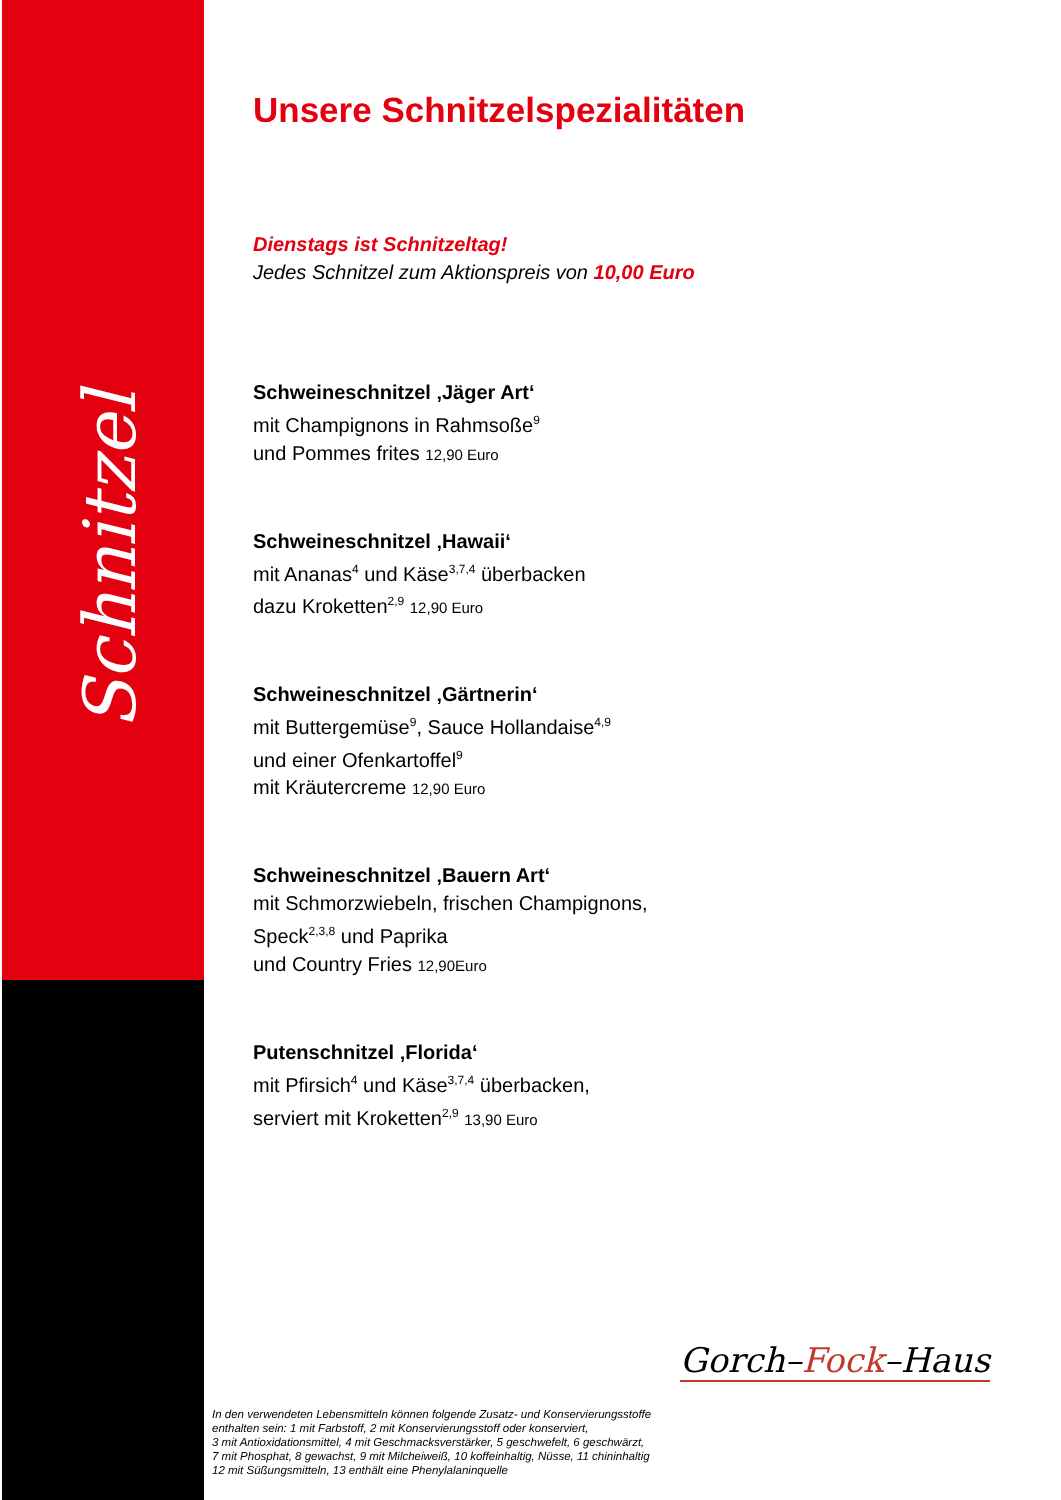Schnitzel
Unsere Schnitzelspezialitäten
Dienstags ist Schnitzeltag!
Jedes Schnitzel zum Aktionspreis von 10,00 Euro
Schweineschnitzel ‚Jäger Art‘mit Champignons in Rahmsoße<sup>9</sup>
und Pommes frites 12,90 Euro
Schweineschnitzel ‚Hawaii‘mit Ananas<sup>4</sup> und Käse<sup>3,7,4</sup> überbacken
dazu Kroketten<sup>2,9</sup> 12,90 Euro
Schweineschnitzel ‚Gärtnerin‘mit Buttergemüse<sup>9</sup>, Sauce Hollandaise<sup>4,9</sup>
und einer Ofenkartoffel<sup>9</sup>
mit Kräutercreme 12,90 Euro
Schweineschnitzel ‚Bauern Art‘mit Schmorzwiebeln, frischen Champignons,
Speck<sup>2,3,8</sup> und Paprika
und Country Fries 12,90Euro
Putenschnitzel ‚Florida‘mit Pfirsich<sup>4</sup> und Käse<sup>3,7,4</sup> überbacken,
serviert mit Kroketten<sup>2,9</sup> 13,90 Euro
Gorch–Fock–Haus
In den verwendeten Lebensmitteln können folgende Zusatz- und Konservierungsstoffe
enthalten sein: 1 mit Farbstoff, 2 mit Konservierungsstoff oder konserviert,
3 mit Antioxidationsmittel, 4 mit Geschmacksverstärker, 5 geschwefelt, 6 geschwärzt,
7 mit Phosphat, 8 gewachst, 9 mit Milcheiweiß, 10 koffeinhaltig, Nüsse, 11 chininhaltig
12 mit Süßungsmitteln, 13 enthält eine Phenylalaninquelle